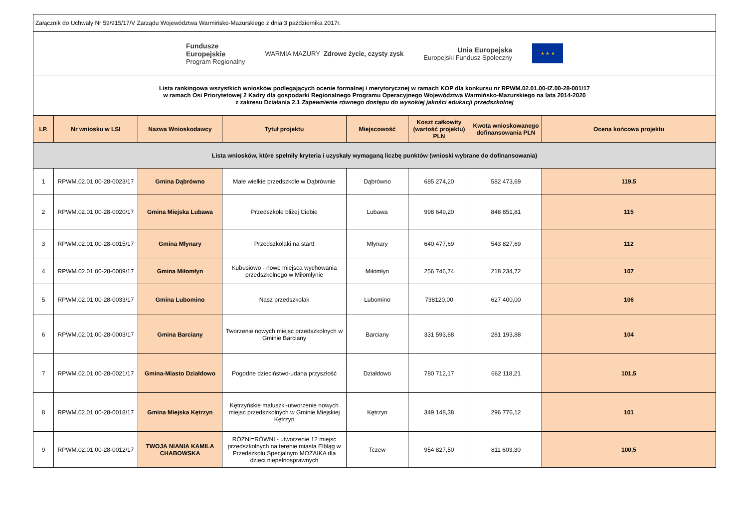| Załącznik do Uchwały Nr 59/915/17/V Zarządu Województwa Warmińsko-Mazurskiego z dnia 3 października 2017r. | | | | | | | |
| Fundusze Europejskie Program Regionalny WARMIA MAZURY Zdrowe życie, czysty zysk Unia Europejska Europejski Fundusz Społeczny ★ ★ ★ | | | | | | | |
| Lista rankingowa wszystkich wniosków podlegających ocenie formalnej i merytorycznej w ramach KOP dla konkursu nr RPWM.02.01.00-IZ.00-28-001/17 w ramach Osi Priorytetowej 2 Kadry dla gospodarki Regionalnego Programu Operacyjnego Województwa Warmińsko-Mazurskiego na lata 2014-2020 z zakresu Działania 2.1 Zapewnienie równego dostępu do wysokiej jakości edukacji przedszkolnej | | | | | | | |
| LP. | Nr wniosku w LSI | Nazwa Wnioskodawcy | Tytuł projektu | Miejscowość | Koszt całkowity (wartość projektu) PLN | Kwota wnioskowanego dofinansowania PLN | Ocena końcowa projektu |
| Lista wniosków, które spełniły kryteria i uzyskały wymaganą liczbę punktów (wnioski wybrane do dofinansowania) | | | | | | | |
| 1 | RPWM.02.01.00-28-0023/17 | Gmina Dąbrówno | Małe wielkie przedszkole w Dąbrównie | Dąbrówno | 685 274,20 | 582 473,69 | 119,5 |
| 2 | RPWM.02.01.00-28-0020/17 | Gmina Miejska Lubawa | Przedszkole bliżej Ciebie | Lubawa | 998 649,20 | 848 851,81 | 115 |
| 3 | RPWM.02.01.00-28-0015/17 | Gmina Młynary | Przedszkolaki na start! | Młynary | 640 477,69 | 543 827,69 | 112 |
| 4 | RPWM.02.01.00-28-0009/17 | Gmina Miłomłyn | Kubusiowo - nowe miejsca wychowania przedszkolnego w Miłomłynie | Miłomłyn | 256 746,74 | 218 234,72 | 107 |
| 5 | RPWM.02.01.00-28-0033/17 | Gmina Lubomino | Nasz przedszkolak | Lubomino | 738120,00 | 627 400,00 | 106 |
| 6 | RPWM.02.01.00-28-0003/17 | Gmina Barciany | Tworzenie nowych miejsc przedszkolnych w Gminie Barciany | Barciany | 331 593,88 | 281 193,88 | 104 |
| 7 | RPWM.02.01.00-28-0021/17 | Gmina-Miasto Działdowo | Pogodne dzieciństwo-udana przyszłość | Działdowo | 780 712,17 | 662 118,21 | 101,5 |
| 8 | RPWM.02.01.00-28-0018/17 | Gmina Miejska Kętrzyn | Kętrzyńskie maluszki-utworzenie nowych miejsc przedszkolnych w Gminie Miejskiej Kętrzyn | Kętrzyn | 349 148,38 | 296 776,12 | 101 |
| 9 | RPWM.02.01.00-28-0012/17 | TWOJA NIANIA KAMILA CHABOWSKA | RÓŻNI=RÓWNI - utworzenie 12 miejsc przedszkolnych na terenie miasta Elbląg w Przedszkolu Specjalnym MOZAIKA dla dzieci niepełnosprawnych | Tczew | 954 827,50 | 811 603,30 | 100,5 |